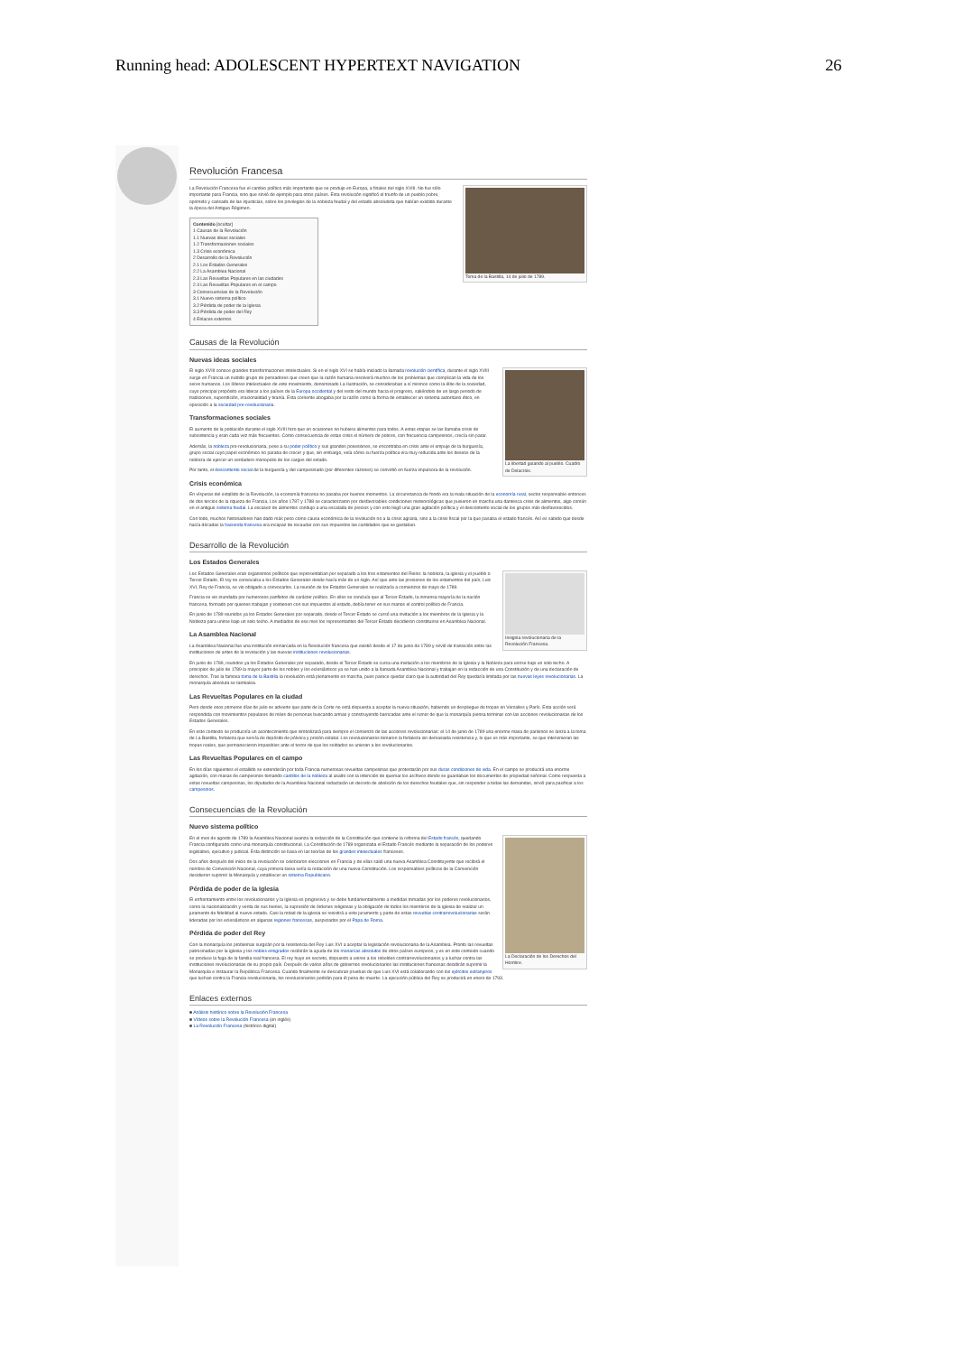Running head: ADOLESCENT HYPERTEXT NAVIGATION 26
Revolución Francesa
Toma de la Bastilla, 14 de julio de 1789.
La Revolución Francesa fue el cambio político más importante que se produjo en Europa, a finales del siglo XVIII. No fue sólo importante para Francia, sino que sirvió de ejemplo para otros países. Esta revolución significó el triunfo de un pueblo pobre, oprimido y cansado de las injusticias, sobre los privilegios de la nobleza feudal y del estado absolutista que habían existido durante la época del Antiguo Régimen.
Contenido [ocultar]
1 Causas de la Revolución
1.1 Nuevas ideas sociales
1.2 Transformaciones sociales
1.3 Crisis económica
2 Desarrollo de la Revolución
2.1 Los Estados Generales
2.2 La Asamblea Nacional
2.3 Las Revueltas Populares en las ciudades
2.4 Las Revueltas Populares en el campo
3 Consecuencias de la Revolución
3.1 Nuevo sistema político
3.2 Pérdida de poder de la Iglesia
3.3 Pérdida de poder del Rey
4 Enlaces externos
Causas de la Revolución
Nuevas ideas sociales
La libertad guiando al pueblo. Cuadro de Delacroix.
El siglo XVIII conoce grandes transformaciones intelectuales. Si en el siglo XVI se había iniciado la llamada revolución científica, durante el siglo XVIII surge en Francia un nutrido grupo de pensadores que creen que la razón humana resolverá muchos de los problemas que complican la vida de los seres humanos. Los líderes intelectuales de este movimiento, denominado La Ilustración, se consideraban a sí mismos como la élite de la sociedad, cuyo principal propósito era liderar a los países de la Europa occidental y del resto del mundo hacia el progreso, saliéndolo de un largo periodo de tradiciones, superstición, irracionalidad y tiranía. Esta corriente abogaba por la razón como la forma de establecer un sistema autoritario ético, en oposición a la sociedad pre-revolucionaria.
Transformaciones sociales
El aumento de la población durante el siglo XVIII hizo que en ocasiones no hubiera alimentos para todos. A estas etapas se las llamaba crisis de subsistencia y eran cada vez más frecuentes. Como consecuencia de estas crisis el número de pobres, con frecuencia campesinos, crecía sin parar.
Además, la nobleza pre-revolucionaria, pese a su poder político y sus grandes posesiones, se encontraba en crisis ante el empuje de la burguesía, grupo social cuyo papel económico no paraba de crecer y que, sin embargo, veía cómo su fuerza política era muy reducida ante los deseos de la nobleza de ejercer un verdadero monopolio de los cargos del estado.
Por tanto, el descontento social de la burguesía y del campesinado (por diferentes razones) se convirtió en fuerza impulsora de la revolución.
Crisis económica
En vísperas del estallido de la Revolución, la economía francesa no pasaba por buenos momentos. La circunstancia de fondo era la mala situación de la economía rural, sector responsable entonces de dos tercios de la riqueza de Francia. Los años 1787 y 1788 se caracterizaron por desfavorables condiciones meteorológicas que pusieron en marcha una dantesca crisis de alimentos, algo común en el antiguo sistema feudal. La escasez de alimentos condujo a una escalada de precios y con esto llegó una gran agitación política y el descontento social de los grupos más desfavorecidos.
Con todo, muchos historiadores han dado más peso como causa económica de la revolución no a la crisis agraria, sino a la crisis fiscal por la que pasaba el estado francés. Así es sabido que desde hacía décadas la hacienda francesa era incapaz de recaudar con sus impuestos las cantidades que se gastaban.
Desarrollo de la Revolución
Los Estados Generales
Insignia revolucionaria de la Revolución Francesa.
Los Estados Generales eran organismos políticos que representaban por separado a los tres estamentos del Reino: la nobleza, la iglesia y el pueblo o Tercer Estado. El rey no convocaba a los Estados Generales desde hacía más de un siglo. Así que ante las presiones de los estamentos del país, Luis XVI, Rey de Francia, se vio obligado a convocarlos. La reunión de los Estados Generales se realizaría a comienzos de mayo de 1789.
Francia se vio inundada por numerosos panfletos de carácter político. En ellos se concluía que al Tercer Estado, la inmensa mayoría de la nación francesa, formado por quienes trabajan y sostienen con sus impuestos al estado, debía tener en sus manos el control político de Francia.
En junio de 1789 reunidos ya los Estados Generales por separado, desde el Tercer Estado se cursó una invitación a los miembros de la Iglesia y la Nobleza para unirse bajo un solo techo. A mediados de ese mes los representantes del Tercer Estado decidieron constituirse en Asamblea Nacional.
La Asamblea Nacional
La Asamblea Nacional fue una institución enmarcada en la Revolución francesa que existió desde el 17 de junio de 1789 y sirvió de transición entre las instituciones de antes de la revolución y las nuevas instituciones revolucionarias.
En junio de 1789, reunidos ya los Estados Generales por separado, desde el Tercer Estado se cursa una invitación a los miembros de la Iglesia y la Nobleza para unirse bajo un solo techo. A principios de julio de 1789 la mayor parte de los nobles y los eclesiásticos ya se han unido a la llamada Asamblea Nacional y trabajan en la redacción de una Constitución y de una declaración de derechos. Tras la famosa toma de la Bastilla la revolución está plenamente en marcha, pues parece quedar claro que la autoridad del Rey quedaría limitada por las nuevas leyes revolucionarias. La monarquía absoluta se tambalea.
Las Revueltas Populares en la ciudad
Pero desde esos primeros días de julio se advierte que parte de la Corte no está dispuesta a aceptar la nueva situación, habiendo un despliegue de tropas en Versalles y París. Esta acción será respondida con movimientos populares de miles de personas buscando armas y construyendo barricadas ante el rumor de que la monarquía piensa terminar con las acciones revolucionarias de los Estados Generales.
En este contexto se produciría un acontecimiento que simbolizará para siempre el comienzo de las acciones revolucionarias: el 14 de junio de 1789 una enorme masa de parisinos se lanza a la toma de La Bastilla, fortaleza que servía de depósito de pólvora y prisión estatal. Los revolucionarios tomaron la fortaleza sin demasiada resistencia y, lo que es más importante, se que intervinieran las tropas reales, que permanecieron impasibles ante el terror de que los soldados se unieran a los revolucionarios.
Las Revueltas Populares en el campo
En los días siguientes el estallido se extenderán por toda Francia numerosas revueltas campesinas que protestarán por sus duras condiciones de vida. En el campo se producirá una enorme agitación, con masas de campesinos tomando castillos de la nobleza al asalto con la intención de quemar los archivos donde se guardaban los documentos de propiedad señorial. Como respuesta a estas revueltas campesinas, los diputados de la Asamblea Nacional redactarán un decreto de abolición de los derechos feudales que, sin responder a todas las demandas, sirvió para pacificar a los campesinos.
Consecuencias de la Revolución
Nuevo sistema político
La Declaración de los Derechos del Hombre.
En el mes de agosto de 1789 la Asamblea Nacional avanza la redacción de la Constitución que contiene la reforma del Estado francés, quedando Francia configurado como una monarquía constitucional. La Constitución de 1789 organizaba el Estado Francés mediante la separación de los poderes legislativo, ejecutivo y judicial. Esta distinción se basa en las teorías de los grandes intelectuales franceses.
Dos años después del inicio de la revolución se celebraron elecciones en Francia y de ellas salió una nueva Asamblea Constituyente que recibirá el nombre de Convención Nacional, cuya primera tarea sería la redacción de una nueva Constitución. Los responsables políticos de la Convención decidieron suprimir la Monarquía y establecer un sistema Republicano.
Pérdida de poder de la Iglesia
El enfrentamiento entre los revolucionarios y la Iglesia es progresivo y se debe fundamentalmente a medidas tomadas por los poderes revolucionarios, como la nacionalización y venta de sus bienes, la supresión de órdenes religiosas y la obligación de todos los miembros de la iglesia de realizar un juramento de fidelidad al nuevo estado. Casi la mitad de la iglesia se resistirá a este juramento y parte de estas revueltas contrarrevolucionarias serán lideradas por los eclesiásticos en algunas regiones francesas, auspiciados por el Papa de Roma.
Pérdida de poder del Rey
Con la monarquía los problemas surgirán por la resistencia del Rey Luis XVI a aceptar la legislación revolucionaria de la Asamblea. Pronto las revueltas patrocinadas por la iglesia y los nobles emigrados recibirán la ayuda de los monarcas absolutos de otros países europeos, y es en este contexto cuando se produce la fuga de la familia real francesa. El rey huye en secreto, dispuesto a unirse a los rebeldes contrarrevolucionarios y a luchar contra las instituciones revolucionarias de su propio país. Después de varios años de gobiernos revolucionarios las instituciones francesas decidirán suprimir la Monarquía e instaurar la República Francesa. Cuando finalmente se descubran pruebas de que Luis XVI está colaborando con los ejércitos extranjeros que luchan contra la Francia revolucionaria, los revolucionarios pedirán para él pena de muerte. La ejecución pública del Rey se producirá en enero de 1793.
Enlaces externos
■ Análisis histórico sobre la Revolución Francesa
■ Vídeos sobre la Revolución Francesa (en inglés)
■ La Revolución Francesa (histórico digital)